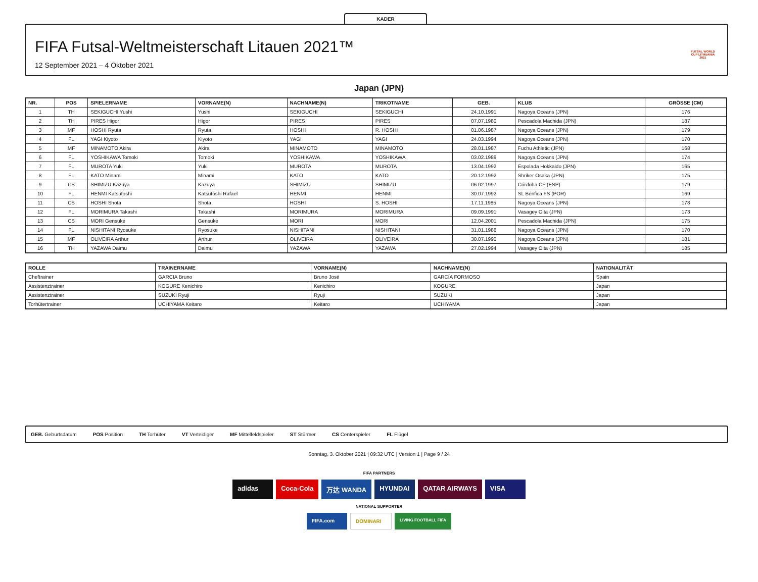KADER
FIFA Futsal-Weltmeisterschaft Litauen 2021™
12 September 2021 – 4 Oktober 2021
FUTSAL WORLD CUP LITHUANIA 2021
Japan (JPN)
| NR. | POS | SPIELERNAME | VORNAME(N) | NACHNAME(N) | TRIKOTNAME | GEB. | KLUB | GRÖSSE (CM) |
| --- | --- | --- | --- | --- | --- | --- | --- | --- |
| 1 | TH | SEKIGUCHI Yushi | Yushi | SEKIGUCHI | SEKIGUCHI | 24.10.1991 | Nagoya Oceans (JPN) | 176 |
| 2 | TH | PIRES Higor | Higor | PIRES | PIRES | 07.07.1980 | Pescadola Machida (JPN) | 187 |
| 3 | MF | HOSHI Ryuta | Ryuta | HOSHI | R. HOSHI | 01.06.1987 | Nagoya Oceans (JPN) | 179 |
| 4 | FL | YAGI Kiyoto | Kiyoto | YAGI | YAGI | 24.03.1994 | Nagoya Oceans (JPN) | 170 |
| 5 | MF | MINAMOTO Akira | Akira | MINAMOTO | MINAMOTO | 28.01.1987 | Fuchu Athletic (JPN) | 168 |
| 6 | FL | YOSHIKAWA Tomoki | Tomoki | YOSHIKAWA | YOSHIKAWA | 03.02.1989 | Nagoya Oceans (JPN) | 174 |
| 7 | FL | MUROTA Yuki | Yuki | MUROTA | MUROTA | 13.04.1992 | Espolada Hokkaido (JPN) | 165 |
| 8 | FL | KATO Minami | Minami | KATO | KATO | 20.12.1992 | Shriker Osaka (JPN) | 175 |
| 9 | CS | SHIMIZU Kazuya | Kazuya | SHIMIZU | SHIMIZU | 06.02.1997 | Córdoba CF (ESP) | 179 |
| 10 | FL | HENMI Katsutoshi | Katsutoshi Rafael | HENMI | HENMI | 30.07.1992 | SL Benfica FS (POR) | 169 |
| 11 | CS | HOSHI Shota | Shota | HOSHI | S. HOSHI | 17.11.1985 | Nagoya Oceans (JPN) | 178 |
| 12 | FL | MORIMURA Takashi | Takashi | MORIMURA | MORIMURA | 09.09.1991 | Vasagey Oita (JPN) | 173 |
| 13 | CS | MORI Gensuke | Gensuke | MORI | MORI | 12.04.2001 | Pescadola Machida (JPN) | 175 |
| 14 | FL | NISHITANI Ryosuke | Ryosuke | NISHITANI | NISHITANI | 31.01.1986 | Nagoya Oceans (JPN) | 170 |
| 15 | MF | OLIVEIRA Arthur | Arthur | OLIVEIRA | OLIVEIRA | 30.07.1990 | Nagoya Oceans (JPN) | 181 |
| 16 | TH | YAZAWA Daimu | Daimu | YAZAWA | YAZAWA | 27.02.1994 | Vasagey Oita (JPN) | 185 |
| ROLLE | TRAINERNAME | VORNAME(N) | NACHNAME(N) | NATIONALITÄT |
| --- | --- | --- | --- | --- |
| Cheftrainer | GARCIA Bruno | Bruno José | GARCÍA FORMOSO | Spain |
| Assistenztrainer | KOGURE Kenichiro | Kenichiro | KOGURE | Japan |
| Assistenztrainer | SUZUKI Ryuji | Ryuji | SUZUKI | Japan |
| Torhütertrainer | UCHIYAMA Keitaro | Keitaro | UCHIYAMA | Japan |
GEB. Geburtsdatum POS Position TH Torhüter VT Verteidiger MF Mittelfeldspieler ST Stürmer CS Centerspieler FL Flügel
Sonntag, 3. Oktober 2021 | 09:32 UTC | Version 1 | Page 9 / 24
FIFA PARTNERS
adidas Coca-Cola 万达 WANDA HYUNDAI QATAR AIRWAYS VISA
NATIONAL SUPPORTER
FIFA.com DOMINARI LIVING FOOTBALL FIFA